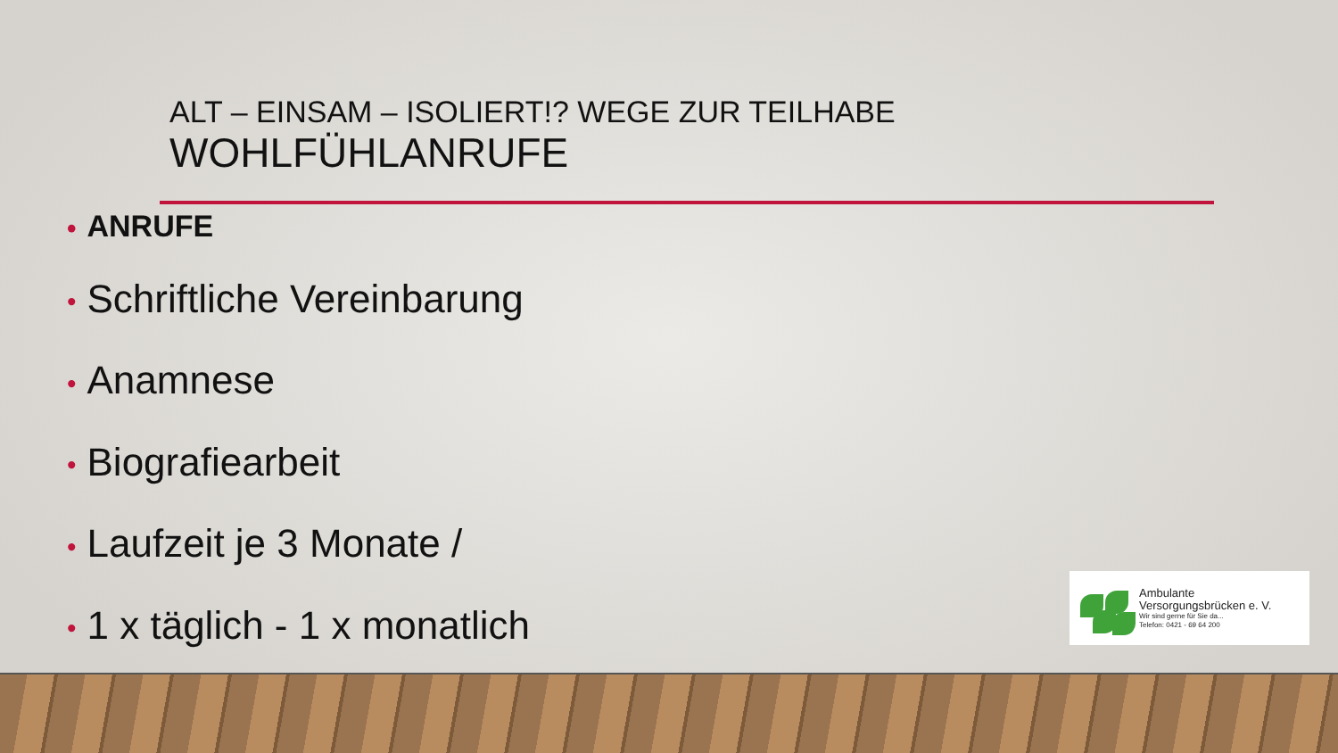ALT – EINSAM – ISOLIERT!? WEGE ZUR TEILHABE
WOHLFÜHLANRUFE
• ANRUFE
• Schriftliche Vereinbarung
• Anamnese
• Biografiearbeit
• Laufzeit je 3 Monate /
• 1 x täglich - 1 x monatlich
Ambulante
Versorgungsbrücken e. V.
Wir sind gerne für Sie da...
Telefon: 0421 - 69 64 200